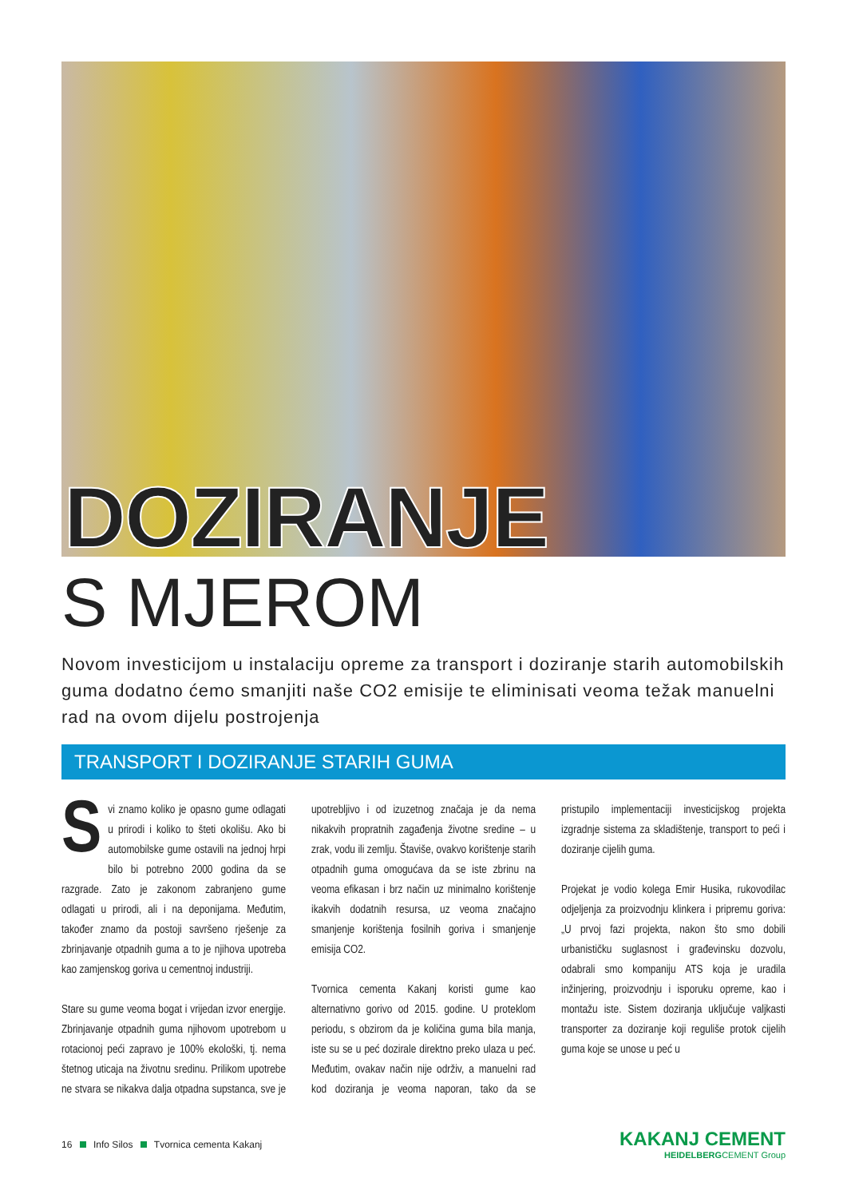DOZIRANJE
S MJEROM
Novom investicijom u instalaciju opreme za transport i doziranje starih automobilskih guma dodatno ćemo smanjiti naše CO2 emisije te eliminisati veoma težak manuelni rad na ovom dijelu postrojenja
TRANSPORT I DOZIRANJE STARIH GUMA
Svi znamo koliko je opasno gume odlagati u prirodi i koliko to šteti okolišu. Ako bi automobilske gume ostavili na jednoj hrpi bilo bi potrebno 2000 godina da se razgrade. Zato je zakonom zabranjeno gume odlagati u prirodi, ali i na deponijama. Međutim, također znamo da postoji savršeno rješenje za zbrinjavanje otpadnih guma a to je njihova upotreba kao zamjenskog goriva u cementnoj industriji.
Stare su gume veoma bogat i vrijedan izvor energije. Zbrinjavanje otpadnih guma njihovom upotrebom u rotacionoj peći zapravo je 100% ekološki, tj. nema štetnog uticaja na životnu sredinu. Prilikom upotrebe ne stvara se nikakva dalja otpadna supstanca, sve je upotrebljivo i od izuzetnog značaja je da nema nikakvih propratnih zagađenja životne sredine – u zrak, vodu ili zemlju. Štaviše, ovakvo korištenje starih otpadnih guma omogućava da se iste zbrinu na veoma efikasan i brz način uz minimalno korištenje ikakvih dodatnih resursa, uz veoma značajno smanjenje korištenja fosilnih goriva i smanjenje emisija CO2.
Tvornica cementa Kakanj koristi gume kao alternativno gorivo od 2015. godine. U proteklom periodu, s obzirom da je količina guma bila manja, iste su se u peć dozirale direktno preko ulaza u peć. Međutim, ovakav način nije održiv, a manuelni rad kod doziranja je veoma naporan, tako da se pristupilo implementaciji investicijskog projekta izgradnje sistema za skladištenje, transport to peći i doziranje cijelih guma.
Projekat je vodio kolega Emir Husika, rukovodilac odjeljenja za proizvodnju klinkera i pripremu goriva: „U prvoj fazi projekta, nakon što smo dobili urbanističku suglasnost i građevinsku dozvolu, odabrali smo kompaniju ATS koja je uradila inžinjering, proizvodnju i isporuku opreme, kao i montažu iste. Sistem doziranja uključuje valjkasti transporter za doziranje koji reguliše protok cijelih guma koje se unose u peć u
16 Info Silos Tvornica cementa Kakanj
KAKANJ CEMENT
HEIDELBERGCEMENT Group